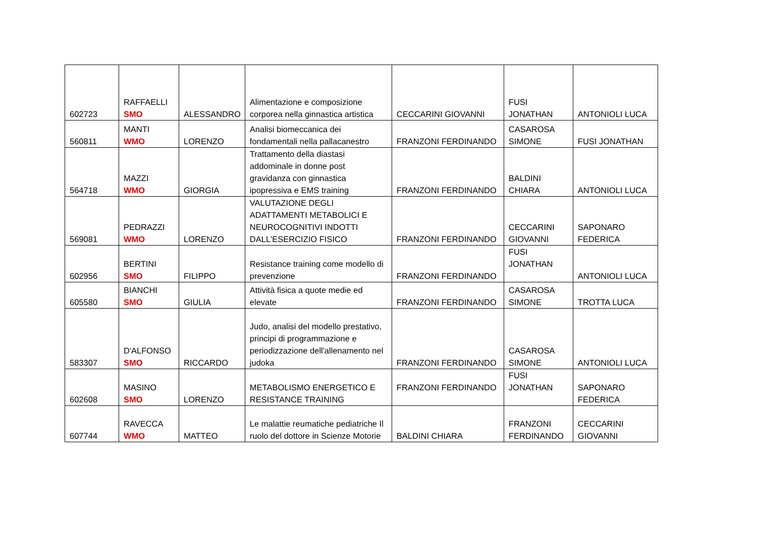| 602723 | RAFFAELLI SMO | ALESSANDRO | Alimentazione e composizione corporea nella ginnastica artistica | CECCARINI GIOVANNI | FUSI JONATHAN | ANTONIOLI LUCA |
| 560811 | MANTI WMO | LORENZO | Analisi biomeccanica dei fondamentali nella pallacanestro | FRANZONI FERDINANDO | CASAROSA SIMONE | FUSI JONATHAN |
| 564718 | MAZZI WMO | GIORGIA | Trattamento della diastasi addominale in donne post gravidanza con ginnastica ipopressiva e EMS training | FRANZONI FERDINANDO | BALDINI CHIARA | ANTONIOLI LUCA |
| 569081 | PEDRAZZI WMO | LORENZO | VALUTAZIONE DEGLI ADATTAMENTI METABOLICI E NEUROCOGNITIVI INDOTTI DALL'ESERCIZIO FISICO | FRANZONI FERDINANDO | CECCARINI GIOVANNI | SAPONARO FEDERICA |
| 602956 | BERTINI SMO | FILIPPO | Resistance training come modello di prevenzione | FRANZONI FERDINANDO | FUSI JONATHAN | ANTONIOLI LUCA |
| 605580 | BIANCHI SMO | GIULIA | Attività fisica a quote medie ed elevate | FRANZONI FERDINANDO | CASAROSA SIMONE | TROTTA LUCA |
| 583307 | D'ALFONSO SMO | RICCARDO | Judo, analisi del modello prestativo, principi di programmazione e periodizzazione dell'allenamento nel judoka | FRANZONI FERDINANDO | CASAROSA SIMONE | ANTONIOLI LUCA |
| 602608 | MASINO SMO | LORENZO | METABOLISMO ENERGETICO E RESISTANCE TRAINING | FRANZONI FERDINANDO | FUSI JONATHAN | SAPONARO FEDERICA |
| 607744 | RAVECCA WMO | MATTEO | Le malattie reumatiche pediatriche Il ruolo del dottore in Scienze Motorie | BALDINI CHIARA | FRANZONI FERDINANDO | CECCARINI GIOVANNI |